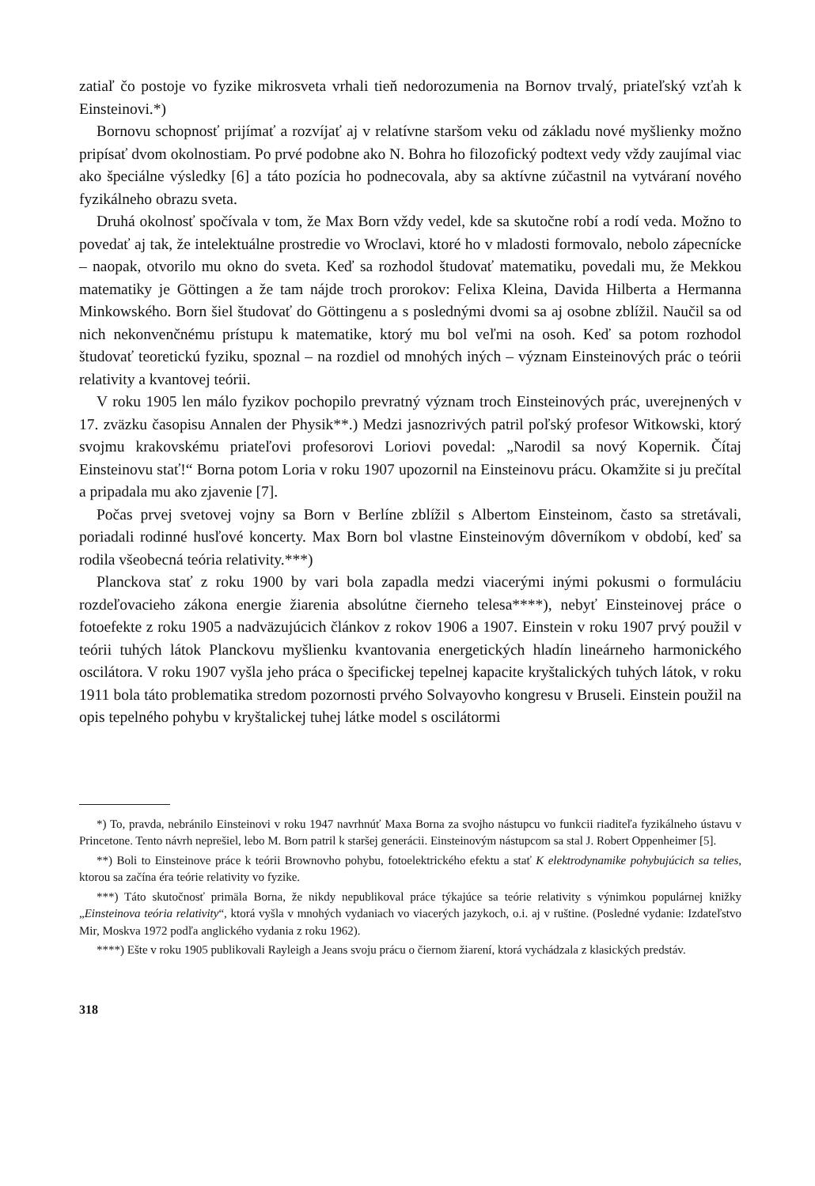zatiaľ čo postoje vo fyzike mikrosveta vrhali tieň nedorozumenia na Bornov trvalý, priateľský vzťah k Einsteinovi.*)
Bornovu schopnosť prijímať a rozvíjať aj v relatívne staršom veku od základu nové myšlienky možno pripísať dvom okolnostiam. Po prvé podobne ako N. Bohra ho filozofický podtext vedy vždy zaujímal viac ako špeciálne výsledky [6] a táto pozícia ho podnecovala, aby sa aktívne zúčastnil na vytváraní nového fyzikálneho obrazu sveta.
Druhá okolnosť spočívala v tom, že Max Born vždy vedel, kde sa skutočne robí a rodí veda. Možno to povedať aj tak, že intelektuálne prostredie vo Wroclavi, ktoré ho v mladosti formovalo, nebolo zápecnícke – naopak, otvorilo mu okno do sveta. Keď sa rozhodol študovať matematiku, povedali mu, že Mekkou matematiky je Göttingen a že tam nájde troch prorokov: Felixa Kleina, Davida Hilberta a Hermanna Minkowského. Born šiel študovať do Göttingenu a s poslednými dvomi sa aj osobne zblížil. Naučil sa od nich nekonvenčnému prístupu k matematike, ktorý mu bol veľmi na osoh. Keď sa potom rozhodol študovať teoretickú fyziku, spoznal – na rozdiel od mnohých iných – význam Einsteinových prác o teórii relativity a kvantovej teórii.
V roku 1905 len málo fyzikov pochopilo prevratný význam troch Einsteinových prác, uverejnených v 17. zväzku časopisu Annalen der Physik**.) Medzi jasnozrivých patril poľský profesor Witkowski, ktorý svojmu krakovskému priateľovi profesorovi Loriovi povedal: „Narodil sa nový Kopernik. Čítaj Einsteinovu stať!“ Borna potom Loria v roku 1907 upozornil na Einsteinovu prácu. Okamžite si ju prečítal a pripadala mu ako zjavenie [7].
Počas prvej svetovej vojny sa Born v Berlíne zblížil s Albertom Einsteinom, často sa stretávali, poriadali rodinné husľové koncerty. Max Born bol vlastne Einsteinovým dôverníkom v období, keď sa rodila všeobecná teória relativity.***)
Planckova stať z roku 1900 by vari bola zapadla medzi viacerými inými pokusmi o formuláciu rozdeľovacieho zákona energie žiarenia absolútne čierneho telesa****), nebyť Einsteinovej práce o fotoefekte z roku 1905 a nadväzujúcich článkov z rokov 1906 a 1907. Einstein v roku 1907 prvý použil v teórii tuhých látok Planckovu myšlienku kvantovania energetických hladín lineárneho harmonického oscilátora. V roku 1907 vyšla jeho práca o špecifickej tepelnej kapacite kryštalických tuhých látok, v roku 1911 bola táto problematika stredom pozornosti prvého Solvayovho kongresu v Bruseli. Einstein použil na opis tepelného pohybu v kryštalickej tuhej látke model s oscilátormi
*) To, pravda, nebránilo Einsteinovi v roku 1947 navrhnúť Maxa Borna za svojho nástupcu vo funkcii riaditeľa fyzikálneho ústavu v Princetone. Tento návrh neprešiel, lebo M. Born patril k staršej generácii. Einsteinovým nástupcom sa stal J. Robert Oppenheimer [5].
**) Boli to Einsteinove práce k teórii Brownovho pohybu, fotoelektrického efektu a stať K elektrodynamike pohybujúcich sa telies, ktorou sa začína éra teórie relativity vo fyzike.
***) Táto skutočnosť primäla Borna, že nikdy nepublikoval práce týkajúce sa teórie relativity s výnimkou populárnej knižky „Einsteinova teória relativity“, ktorá vyšla v mnohých vydaniach vo viacerých jazykoch, o.i. aj v ruštine. (Posledné vydanie: Izdateľstvo Mir, Moskva 1972 podľa anglického vydania z roku 1962).
****) Ešte v roku 1905 publikovali Rayleigh a Jeans svoju prácu o čiernom žiarení, ktorá vychádzala z klasických predstáv.
318